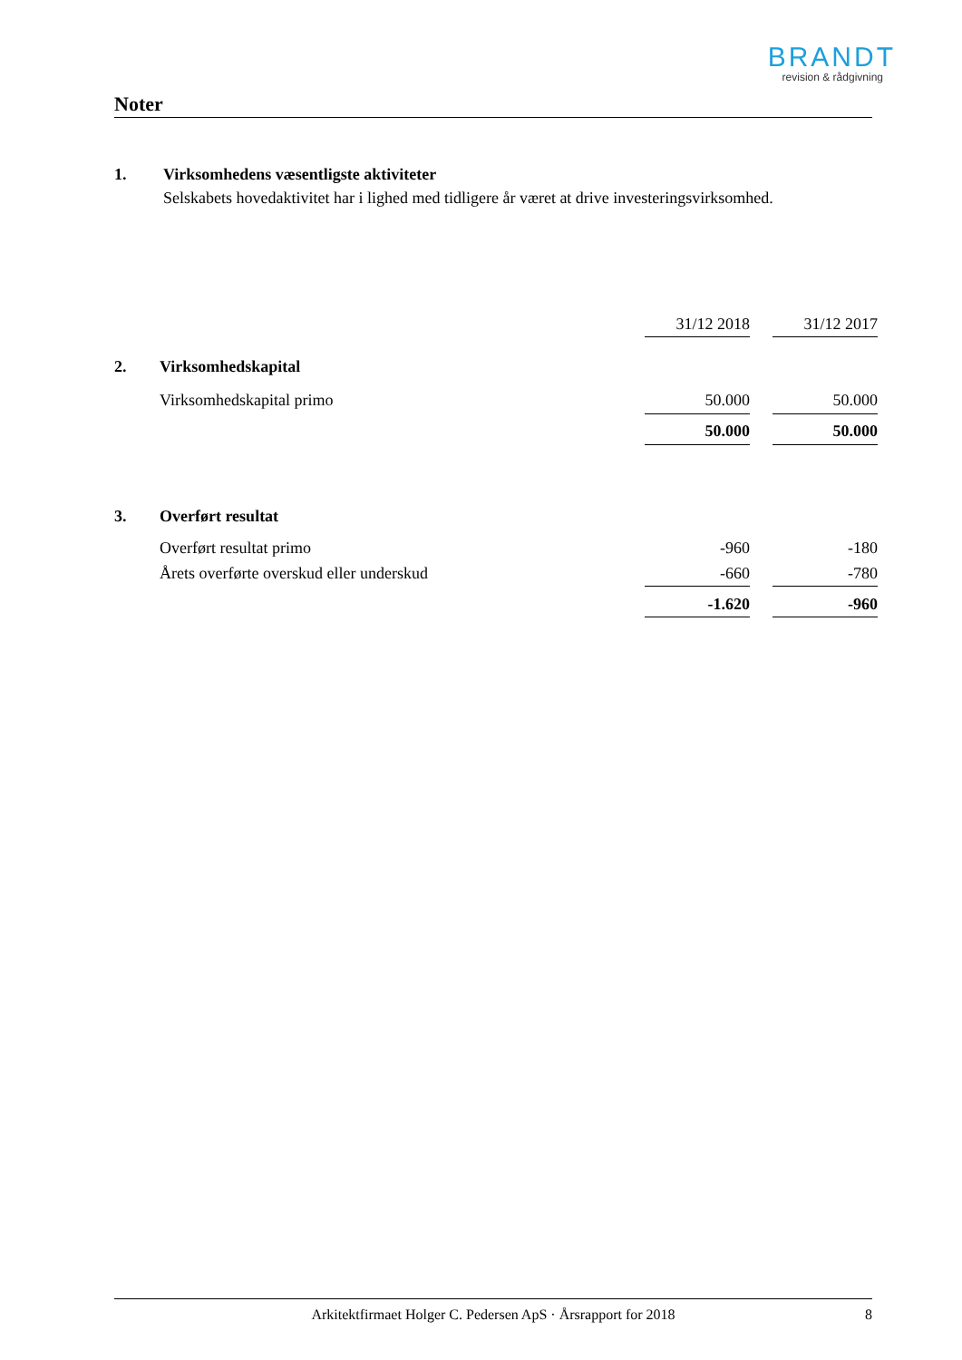BRANDT
revision & rådgivning
Noter
1. Virksomhedens væsentligste aktiviteter
Selskabets hovedaktivitet har i lighed med tidligere år været at drive investeringsvirksomhed.
| | | 31/12 2018 | | 31/12 2017 |
| 2. | Virksomhedskapital | | | |
| | Virksomhedskapital primo | 50.000 | | 50.000 |
| | | 50.000 | | 50.000 |
| 3. | Overført resultat | | | |
| | Overført resultat primo | -960 | | -180 |
| | Årets overførte overskud eller underskud | -660 | | -780 |
| | | -1.620 | | -960 |
Arkitektfirmaet Holger C. Pedersen ApS · Årsrapport for 2018 8